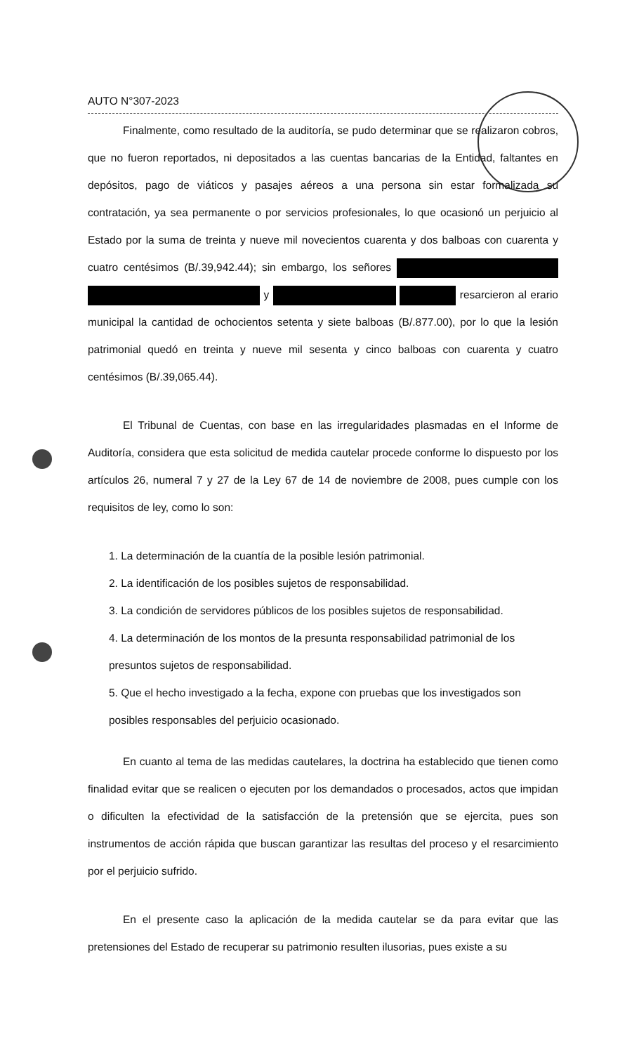AUTO N°307-2023
Finalmente, como resultado de la auditoría, se pudo determinar que se realizaron cobros, que no fueron reportados, ni depositados a las cuentas bancarias de la Entidad, faltantes en depósitos, pago de viáticos y pasajes aéreos a una persona sin estar formalizada su contratación, ya sea permanente o por servicios profesionales, lo que ocasionó un perjuicio al Estado por la suma de treinta y nueve mil novecientos cuarenta y dos balboas con cuarenta y cuatro centésimos (B/.39,942.44); sin embargo, los señores y resarcieron al erario municipal la cantidad de ochocientos setenta y siete balboas (B/.877.00), por lo que la lesión patrimonial quedó en treinta y nueve mil sesenta y cinco balboas con cuarenta y cuatro centésimos (B/.39,065.44).
El Tribunal de Cuentas, con base en las irregularidades plasmadas en el Informe de Auditoría, considera que esta solicitud de medida cautelar procede conforme lo dispuesto por los artículos 26, numeral 7 y 27 de la Ley 67 de 14 de noviembre de 2008, pues cumple con los requisitos de ley, como lo son:
1. La determinación de la cuantía de la posible lesión patrimonial.
2. La identificación de los posibles sujetos de responsabilidad.
3. La condición de servidores públicos de los posibles sujetos de responsabilidad.
4. La determinación de los montos de la presunta responsabilidad patrimonial de los presuntos sujetos de responsabilidad.
5. Que el hecho investigado a la fecha, expone con pruebas que los investigados son posibles responsables del perjuicio ocasionado.
En cuanto al tema de las medidas cautelares, la doctrina ha establecido que tienen como finalidad evitar que se realicen o ejecuten por los demandados o procesados, actos que impidan o dificulten la efectividad de la satisfacción de la pretensión que se ejercita, pues son instrumentos de acción rápida que buscan garantizar las resultas del proceso y el resarcimiento por el perjuicio sufrido.
En el presente caso la aplicación de la medida cautelar se da para evitar que las pretensiones del Estado de recuperar su patrimonio resulten ilusorias, pues existe a su